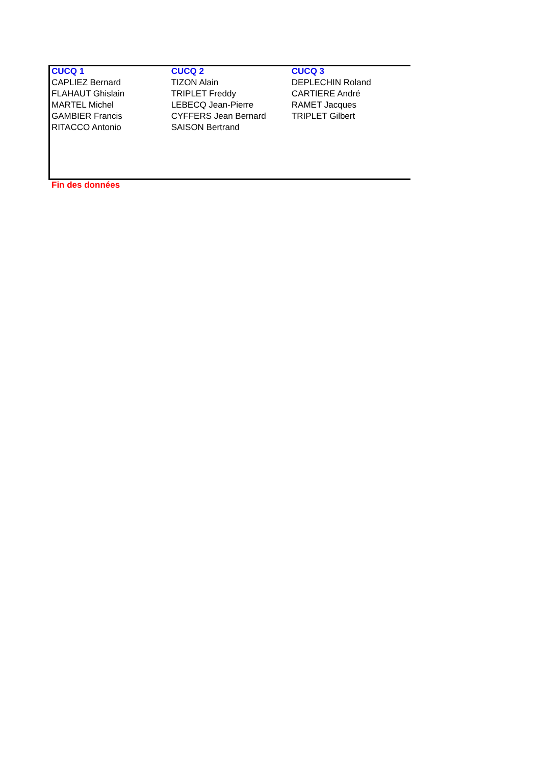| CUCQ 1 | CUCQ 2 | CUCQ 3 |
| --- | --- | --- |
| CAPLIEZ Bernard | TIZON Alain | DEPLECHIN Roland |
| FLAHAUT Ghislain | TRIPLET Freddy | CARTIERE André |
| MARTEL Michel | LEBECQ Jean-Pierre | RAMET Jacques |
| GAMBIER Francis | CYFFERS Jean Bernard | TRIPLET Gilbert |
| RITACCO Antonio | SAISON Bertrand | |
Fin des données